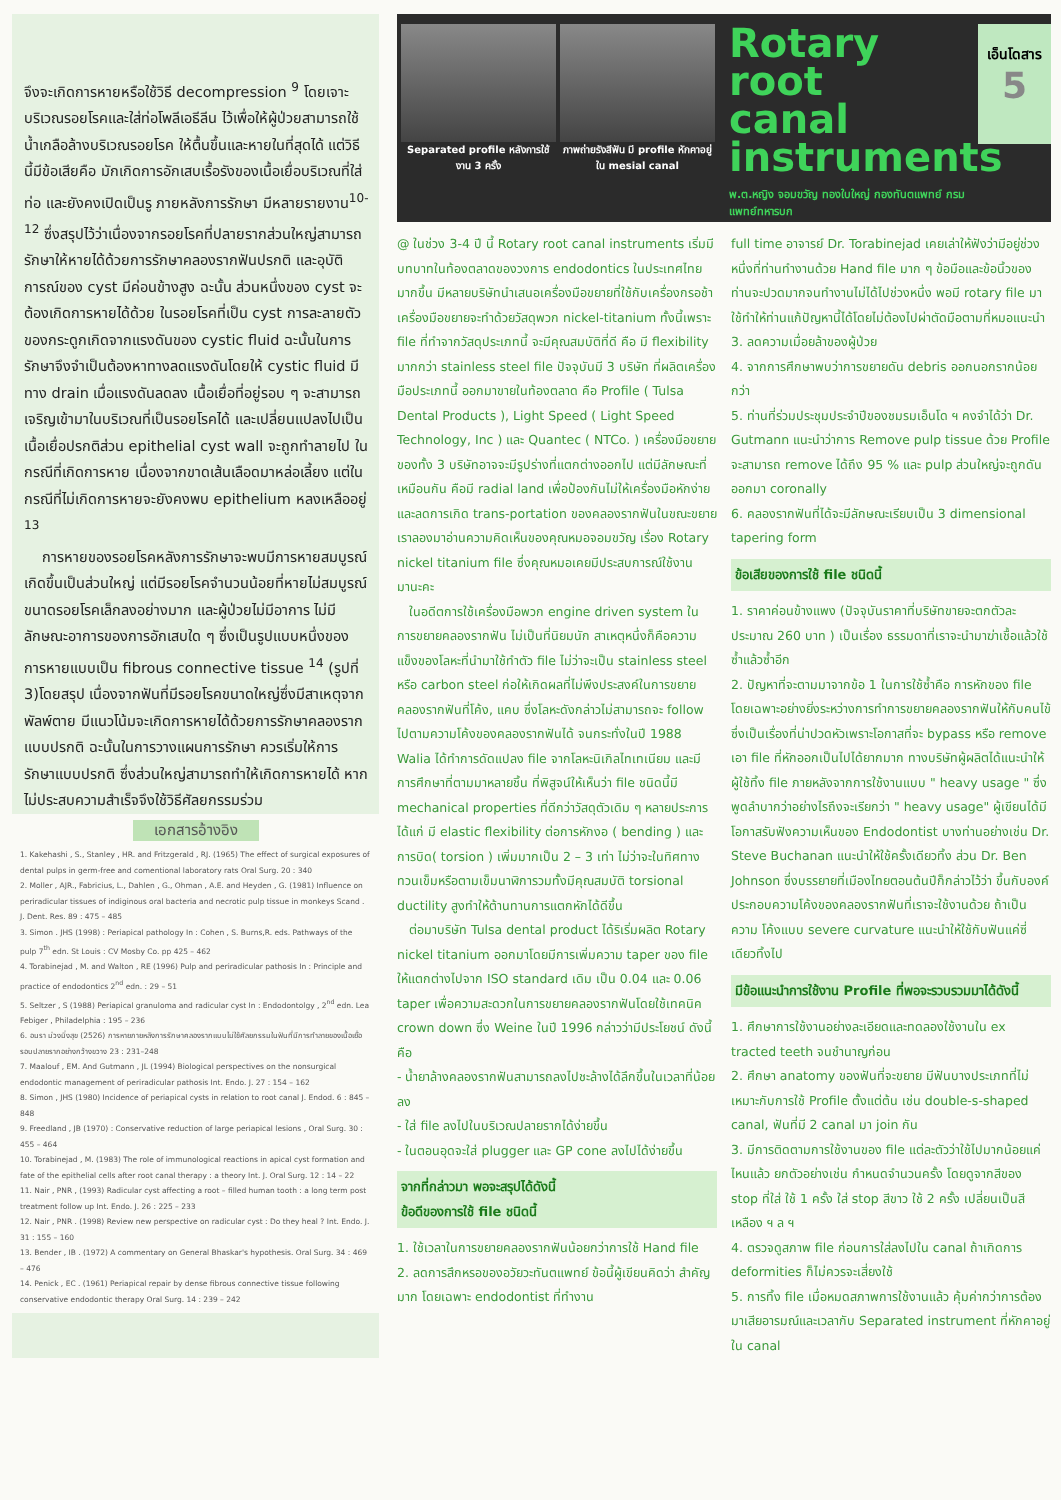จึงจะเกิดการหายหรือใช้วิธี decompression <sup>9</sup> โดยเจาะบริเวณรอยโรคและใส่ท่อโพลีเอธีลีน ไว้เพื่อให้ผู้ป่วยสามารถใช้น้ำเกลือล้างบริเวณรอยโรค ให้ตื้นขึ้นและหายในที่สุดได้ แต่วิธีนี้มีข้อเสียคือ มักเกิดการอักเสบเรื้อรังของเนื้อเยื่อบริเวณที่ใส่ท่อ และยังคงเปิดเป็นรู ภายหลังการรักษา มีหลายรายงาน<sup>10-12</sup> ซึ่งสรุปไว้ว่าเนื่องจากรอยโรคที่ปลายรากส่วนใหญ่สามารถรักษาให้หายได้ด้วยการรักษาคลองรากฟันปรกติ และอุบัติการณ์ของ cyst มีค่อนข้างสูง ฉะนั้น ส่วนหนึ่งของ cyst จะต้องเกิดการหายได้ด้วย ในรอยโรคที่เป็น cyst การละลายตัวของกระดูกเกิดจากแรงดันของ cystic fluid ฉะนั้นในการรักษาจึงจำเป็นต้องหาทางลดแรงดันโดยให้ cystic fluid มีทาง drain เมื่อแรงดันลดลง เนื้อเยื่อที่อยู่รอบ ๆ จะสามารถเจริญเข้ามาในบริเวณที่เป็นรอยโรคได้ และเปลี่ยนแปลงไปเป็นเนื้อเยื่อปรกติส่วน epithelial cyst wall จะถูกทำลายไป ในกรณีที่เกิดการหาย เนื่องจากขาดเส้นเลือดมาหล่อเลี้ยง แต่ในกรณีที่ไม่เกิดการหายจะยังคงพบ epithelium หลงเหลืออยู่ <sup>13</sup>
การหายของรอยโรคหลังการรักษาจะพบมีการหายสมบูรณ์เกิดขึ้นเป็นส่วนใหญ่ แต่มีรอยโรคจำนวนน้อยที่หายไม่สมบูรณ์ ขนาดรอยโรคเล็กลงอย่างมาก และผู้ป่วยไม่มีอาการ ไม่มีลักษณะอาการของการอักเสบใด ๆ ซึ่งเป็นรูปแบบหนึ่งของการหายแบบเป็น fibrous connective tissue <sup>14</sup> (รูปที่ 3)โดยสรุป เนื่องจากฟันที่มีรอยโรคขนาดใหญ่ซึ่งมีสาเหตุจากพัลพ์ตาย มีแนวโน้มจะเกิดการหายได้ด้วยการรักษาคลองรากแบบปรกติ ฉะนั้นในการวางแผนการรักษา ควรเริ่มให้การรักษาแบบปรกติ ซึ่งส่วนใหญ่สามารถทำให้เกิดการหายได้ หากไม่ประสบความสำเร็จจึงใช้วิธีศัลยกรรมร่วม
เอกสารอ้างอิง
1. Kakehashi , S., Stanley , HR. and Fritzgerald , RJ. (1965) The effect of surgical exposures of dental pulps in germ-free and comentional laboratory rats Oral Surg. 20 : 340
2. Moller , AJR., Fabricius, L., Dahlen , G., Ohman , A.E. and Heyden , G. (1981) Influence on periradicular tissues of indiginous oral bacteria and necrotic pulp tissue in monkeys Scand . J. Dent. Res. 89 : 475 – 485
3. Simon . JHS (1998) : Periapical pathology In : Cohen , S. Burns,R. eds. Pathways of the pulp 7<sup>th</sup> edn. St Louis : CV Mosby Co. pp 425 – 462
4. Torabinejad , M. and Walton , RE (1996) Pulp and periradicular pathosis In : Principle and practice of endodontics 2<sup>nd</sup> edn. : 29 – 51
5. Seltzer , S (1988) Periapical granuloma and radicular cyst In : Endodontolgy , 2<sup>nd</sup> edn. Lea Febiger , Philadelphia : 195 – 236
6. อมรา ม่วงมิ่งสุข (2526) การหายภายหลังการรักษาคลองรากแบบไม่ใช้ศัลยกรรมในฟันที่มีการทำลายของเนื้อเยื่อรอบปลายรากอย่างกว้างขวาง 23 : 231–248
7. Maalouf , EM. And Gutmann , JL (1994) Biological perspectives on the nonsurgical endodontic management of periradicular pathosis Int. Endo. J. 27 : 154 – 162
8. Simon , JHS (1980) Incidence of periapical cysts in relation to root canal J. Endod. 6 : 845 – 848
9. Freedland , JB (1970) : Conservative reduction of large periapical lesions , Oral Surg. 30 : 455 – 464
10. Torabinejad , M. (1983) The role of immunological reactions in apical cyst formation and fate of the epithelial cells after root canal therapy : a theory Int. J. Oral Surg. 12 : 14 – 22
11. Nair , PNR , (1993) Radicular cyst affecting a root – filled human tooth : a long term post treatment follow up Int. Endo. J. 26 : 225 – 233
12. Nair , PNR . (1998) Review new perspective on radicular cyst : Do they heal ? Int. Endo. J. 31 : 155 – 160
13. Bender , IB . (1972) A commentary on General Bhaskar's hypothesis. Oral Surg. 34 : 469 – 476
14. Penick , EC . (1961) Periapical repair by dense fibrous connective tissue following conservative endodontic therapy Oral Surg. 14 : 239 – 242
Separated profile หลังการใช้งาน 3 ครั้ง
ภาพถ่ายรังสีฟัน มี profile หักคาอยู่ใน mesial canal
Rotary root canal instruments
พ.ต.หญิง จอมขวัญ ทองใบใหญ่ กองทันตแพทย์ กรมแพทย์ทหารบก
เอ็นโดสาร
5
@ ในช่วง 3-4 ปี นี้ Rotary root canal instruments เริ่มมีบทบาทในท้องตลาดของวงการ endodontics ในประเทศไทยมากขึ้น มีหลายบริษัทนำเสนอเครื่องมือขยายที่ใช้กับเครื่องกรอช้า เครื่องมือขยายจะทำด้วยวัสดุพวก nickel-titanium ทั้งนี้เพราะ file ที่ทำจากวัสดุประเภทนี้ จะมีคุณสมบัติที่ดี คือ มี flexibility มากกว่า stainless steel file ปัจจุบันมี 3 บริษัท ที่ผลิตเครื่องมือประเภทนี้ ออกมาขายในท้องตลาด คือ Profile ( Tulsa Dental Products ), Light Speed ( Light Speed Technology, Inc ) และ Quantec ( NTCo. ) เครื่องมือขยายของทั้ง 3 บริษัทอาจจะมีรูปร่างที่แตกต่างออกไป แต่มีลักษณะที่เหมือนกัน คือมี radial land เพื่อป้องกันไม่ให้เครื่องมือหักง่ายและลดการเกิด trans-portation ของคลองรากฟันในขณะขยาย เราลองมาอ่านความคิดเห็นของคุณหมอจอมขวัญ เรื่อง Rotary nickel titanium file ซึ่งคุณหมอเคยมีประสบการณ์ใช้งานมานะคะ
ในอดีตการใช้เครื่องมือพวก engine driven system ในการขยายคลองรากฟัน ไม่เป็นที่นิยมนัก สาเหตุหนึ่งก็คือความแข็งของโลหะที่นำมาใช้ทำตัว file ไม่ว่าจะเป็น stainless steel หรือ carbon steel ก่อให้เกิดผลที่ไม่พึงประสงค์ในการขยายคลองรากฟันที่โค้ง, แคบ ซึ่งโลหะดังกล่าวไม่สามารถจะ follow ไปตามความโค้งของคลองรากฟันได้ จนกระทั่งในปี 1988 Walia ได้ทำการดัดแปลง file จากโลหะนิเกิลไทเทเนียม และมีการศึกษาที่ตามมาหลายชิ้น ที่พิสูจน์ให้เห็นว่า file ชนิดนี้มี mechanical properties ที่ดีกว่าวัสดุตัวเดิม ๆ หลายประการ ได้แก่ มี elastic flexibility ต่อการหักงอ ( bending ) และการบิด( torsion ) เพิ่มมากเป็น 2 – 3 เท่า ไม่ว่าจะในทิศทางทวนเข็มหรือตามเข็มนาฬิการวมทั้งมีคุณสมบัติ torsional ductility สูงทำให้ต้านทานการแตกหักได้ดีขึ้น
ต่อมาบริษัท Tulsa dental product ได้ริเริ่มผลิต Rotary nickel titanium ออกมาโดยมีการเพิ่มความ taper ของ file ให้แตกต่างไปจาก ISO standard เดิม เป็น 0.04 และ 0.06 taper เพื่อความสะดวกในการขยายคลองรากฟันโดยใช้เทคนิค crown down ซึ่ง Weine ในปี 1996 กล่าวว่ามีประโยชน์ ดังนี้คือ
- น้ำยาล้างคลองรากฟันสามารถลงไปชะล้างได้ลึกขึ้นในเวลาที่น้อยลง
- ใส่ file ลงไปในบริเวณปลายรากได้ง่ายขึ้น
- ในตอนอุดจะใส่ plugger และ GP cone ลงไปได้ง่ายขึ้น
จากที่กล่าวมา พอจะสรุปได้ดังนี้
ข้อดีของการใช้ file ชนิดนี้
1. ใช้เวลาในการขยายคลองรากฟันน้อยกว่าการใช้ Hand file
2. ลดการสึกหรอของอวัยวะทันตแพทย์ ข้อนี้ผู้เขียนคิดว่า สำคัญมาก โดยเฉพาะ endodontist ที่ทำงาน
full time อาจารย์ Dr. Torabinejad เคยเล่าให้ฟังว่ามีอยู่ช่วงหนึ่งที่ท่านทำงานด้วย Hand file มาก ๆ ข้อมือและข้อนิ้วของท่านจะปวดมากจนทำงานไม่ได้ไปช่วงหนึ่ง พอมี rotary file มาใช้ทำให้ท่านแก้ปัญหานี้ได้โดยไม่ต้องไปผ่าตัดมือตามที่หมอแนะนำ
3. ลดความเมื่อยล้าของผู้ป่วย
4. จากการศึกษาพบว่าการขยายดัน debris ออกนอกรากน้อยกว่า
5. ท่านที่ร่วมประชุมประจำปีของชมรมเอ็นโด ฯ คงจำได้ว่า Dr. Gutmann แนะนำว่าการ Remove pulp tissue ด้วย Profile จะสามารถ remove ได้ถึง 95 % และ pulp ส่วนใหญ่จะถูกดันออกมา coronally
6. คลองรากฟันที่ได้จะมีลักษณะเรียบเป็น 3 dimensional tapering form
ข้อเสียของการใช้ file ชนิดนี้
1. ราคาค่อนข้างแพง (ปัจจุบันราคาที่บริษัทขายจะตกตัวละ ประมาณ 260 บาท ) เป็นเรื่อง ธรรมดาที่เราจะนำมาฆ่าเชื้อแล้วใช้ซ้ำแล้วซ้ำอีก
2. ปัญหาที่จะตามมาจากข้อ 1 ในการใช้ซ้ำคือ การหักของ file โดยเฉพาะอย่างยิ่งระหว่างการทำการขยายคลองรากฟันให้กับคนไข้ ซึ่งเป็นเรื่องที่น่าปวดหัวเพราะโอกาสที่จะ bypass หรือ remove เอา file ที่หักออกเป็นไปได้ยากมาก ทางบริษัทผู้ผลิตได้แนะนำให้ผู้ใช้ทิ้ง file ภายหลังจากการใช้งานแบบ " heavy usage " ซึ่งพูดลำบากว่าอย่างไรถึงจะเรียกว่า " heavy usage" ผู้เขียนได้มีโอกาสรับฟังความเห็นของ Endodontist บางท่านอย่างเช่น Dr. Steve Buchanan แนะนำให้ใช้ครั้งเดียวทิ้ง ส่วน Dr. Ben Johnson ซึ่งบรรยายที่เมืองไทยตอนต้นปีก็กล่าวไว้ว่า ขึ้นกับองค์ประกอบความโค้งของคลองรากฟันที่เราจะใช้งานด้วย ถ้าเป็นความ โค้งแบบ severe curvature แนะนำให้ใช้กับฟันแค่ซี่เดียวทิ้งไป
มีข้อแนะนำการใช้งาน Profile ที่พอจะรวบรวมมาได้ดังนี้
1. ศึกษาการใช้งานอย่างละเอียดและทดลองใช้งานใน ex tracted teeth จนชำนาญก่อน
2. ศึกษา anatomy ของฟันที่จะขยาย มีฟันบางประเภทที่ไม่เหมาะกับการใช้ Profile ตั้งแต่ต้น เช่น double-s-shaped canal, ฟันที่มี 2 canal มา join กัน
3. มีการติดตามการใช้งานของ file แต่ละตัวว่าใช้ไปมากน้อยแค่ไหนแล้ว ยกตัวอย่างเช่น กำหนดจำนวนครั้ง โดยดูจากสีของ stop ที่ใส่ ใช้ 1 ครั้ง ใส่ stop สีขาว ใช้ 2 ครั้ง เปลี่ยนเป็นสีเหลือง ฯ ล ฯ
4. ตรวจดูสภาพ file ก่อนการใส่ลงไปใน canal ถ้าเกิดการ deformities ก็ไม่ควรจะเสี่ยงใช้
5. การทิ้ง file เมื่อหมดสภาพการใช้งานแล้ว คุ้มค่ากว่าการต้องมาเสียอารมณ์และเวลากับ Separated instrument ที่หักคาอยู่ใน canal